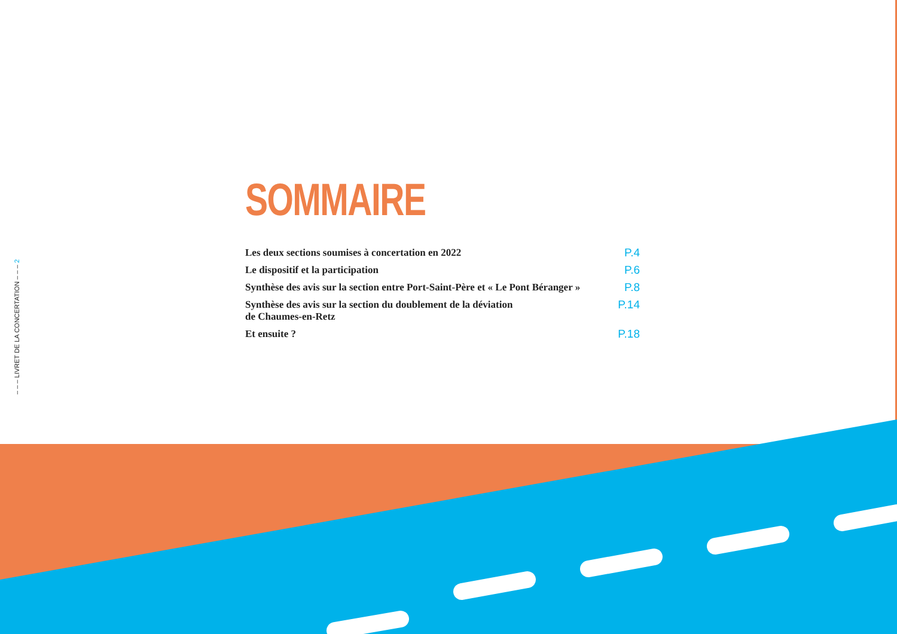– – – LIVRET DE LA CONCERTATION – – – 2
SOMMAIRE
Les deux sections soumises à concertation en 2022 P.4
Le dispositif et la participation P.6
Synthèse des avis sur la section entre Port-Saint-Père et « Le Pont Béranger » P.8
Synthèse des avis sur la section du doublement de la déviation
de Chaumes-en-Retz P.14
Et ensuite ? P.18